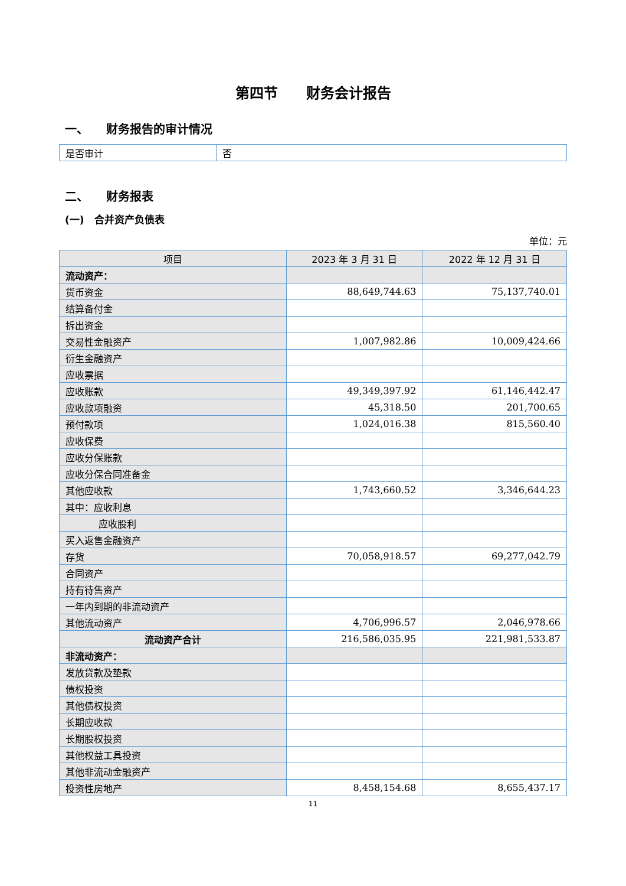第四节　　财务会计报告
一、　　财务报告的审计情况
| 是否审计 | 否 |
二、　　财务报表
(一)　合并资产负债表
单位：元
| 项目 | 2023 年 3 月 31 日 | 2022 年 12 月 31 日 |
| --- | --- | --- |
| 流动资产： | | |
| 货币资金 | 88,649,744.63 | 75,137,740.01 |
| 结算备付金 | | |
| 拆出资金 | | |
| 交易性金融资产 | 1,007,982.86 | 10,009,424.66 |
| 衍生金融资产 | | |
| 应收票据 | | |
| 应收账款 | 49,349,397.92 | 61,146,442.47 |
| 应收款项融资 | 45,318.50 | 201,700.65 |
| 预付款项 | 1,024,016.38 | 815,560.40 |
| 应收保费 | | |
| 应收分保账款 | | |
| 应收分保合同准备金 | | |
| 其他应收款 | 1,743,660.52 | 3,346,644.23 |
| 其中：应收利息 | | |
| 应收股利 | | |
| 买入返售金融资产 | | |
| 存货 | 70,058,918.57 | 69,277,042.79 |
| 合同资产 | | |
| 持有待售资产 | | |
| 一年内到期的非流动资产 | | |
| 其他流动资产 | 4,706,996.57 | 2,046,978.66 |
| 流动资产合计 | 216,586,035.95 | 221,981,533.87 |
| 非流动资产： | | |
| 发放贷款及垫款 | | |
| 债权投资 | | |
| 其他债权投资 | | |
| 长期应收款 | | |
| 长期股权投资 | | |
| 其他权益工具投资 | | |
| 其他非流动金融资产 | | |
| 投资性房地产 | 8,458,154.68 | 8,655,437.17 |
11